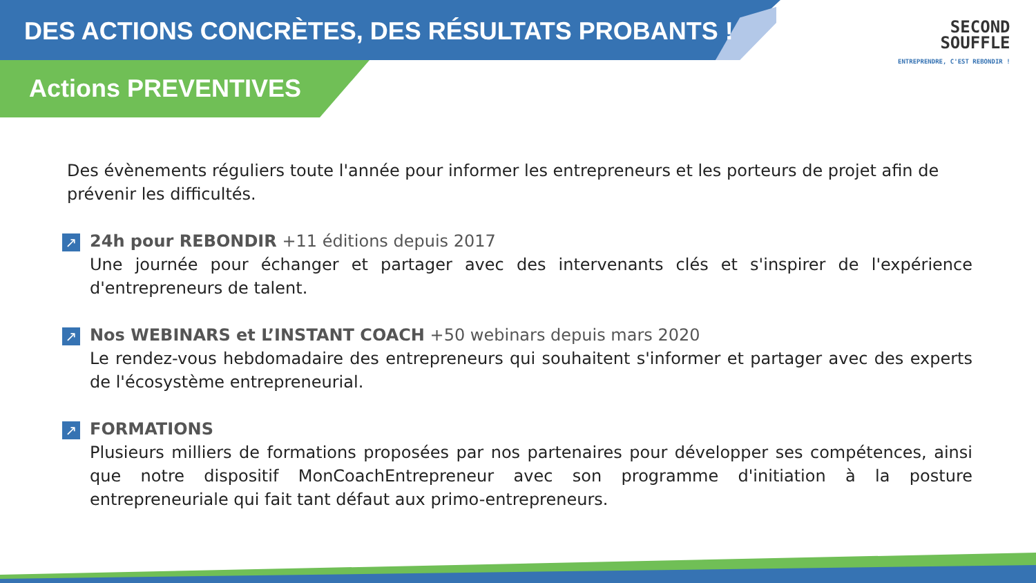DES ACTIONS CONCRÈTES, DES RÉSULTATS PROBANTS !
Actions PREVENTIVES
SECOND
SOUFFLE
ENTREPRENDRE, C'EST REBONDIR !
Des évènements réguliers toute l'année pour informer les entrepreneurs et les porteurs de projet afin de prévenir les difficultés.
↗ 24h pour REBONDIR +11 éditions depuis 2017
Une journée pour échanger et partager avec des intervenants clés et s'inspirer de l'expérience d'entrepreneurs de talent.
↗ Nos WEBINARS et L’INSTANT COACH +50 webinars depuis mars 2020
Le rendez-vous hebdomadaire des entrepreneurs qui souhaitent s'informer et partager avec des experts de l'écosystème entrepreneurial.
↗ FORMATIONS
Plusieurs milliers de formations proposées par nos partenaires pour développer ses compétences, ainsi que notre dispositif MonCoachEntrepreneur avec son programme d'initiation à la posture entrepreneuriale qui fait tant défaut aux primo-entrepreneurs.